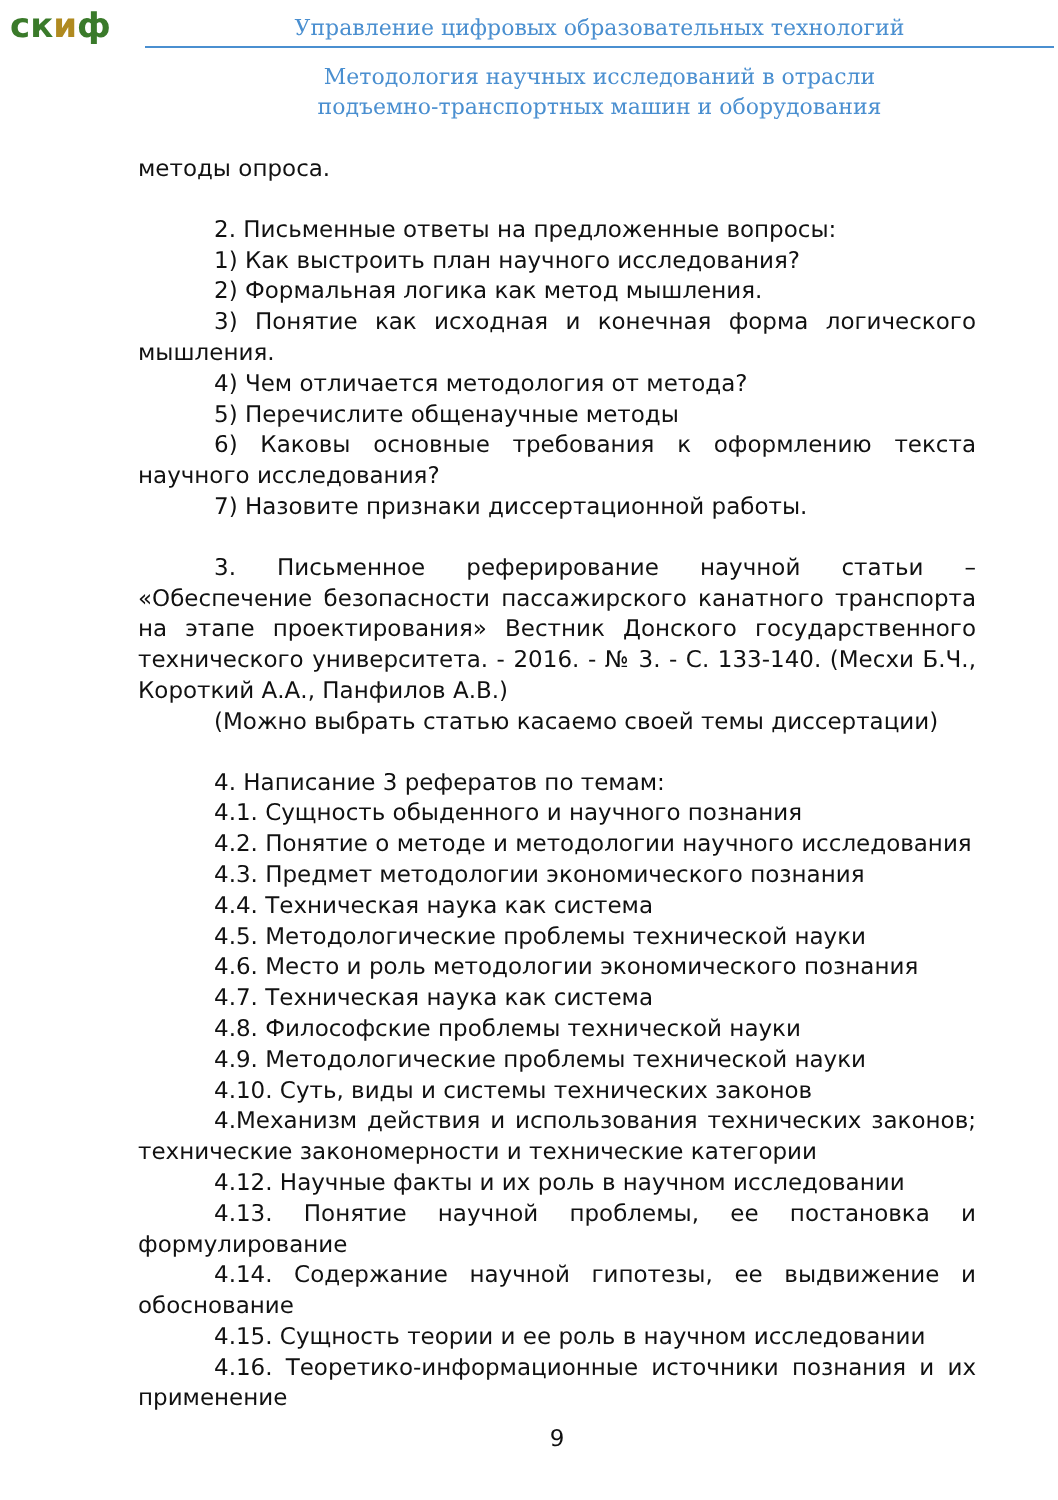скиф
Управление цифровых образовательных технологий
Методология научных исследований в отрасли
подъемно-транспортных машин и оборудования
методы опроса.
2. Письменные ответы на предложенные вопросы:
1) Как выстроить план научного исследования?
2) Формальная логика как метод мышления.
3) Понятие как исходная и конечная форма логического мышления.
4) Чем отличается методология от метода?
5) Перечислите общенаучные методы
6) Каковы основные требования к оформлению текста научного исследования?
7) Назовите признаки диссертационной работы.
3. Письменное реферирование научной статьи – «Обеспечение безопасности пассажирского канатного транспорта на этапе проектирования» Вестник Донского государственного технического университета. - 2016. - № 3. - С. 133-140. (Месхи Б.Ч., Короткий А.А., Панфилов А.В.)
(Можно выбрать статью касаемо своей темы диссертации)
4. Написание 3 рефератов по темам:
4.1. Сущность обыденного и научного познания
4.2. Понятие о методе и методологии научного исследования
4.3. Предмет методологии экономического познания
4.4. Техническая наука как система
4.5. Методологические проблемы технической науки
4.6. Место и роль методологии экономического познания
4.7. Техническая наука как система
4.8. Философские проблемы технической науки
4.9. Методологические проблемы технической науки
4.10. Суть, виды и системы технических законов
4.Механизм действия и использования технических законов; технические закономерности и технические категории
4.12. Научные факты и их роль в научном исследовании
4.13. Понятие научной проблемы, ее постановка и формулирование
4.14. Содержание научной гипотезы, ее выдвижение и обоснование
4.15. Сущность теории и ее роль в научном исследовании
4.16. Теоретико-информационные источники познания и их применение
9